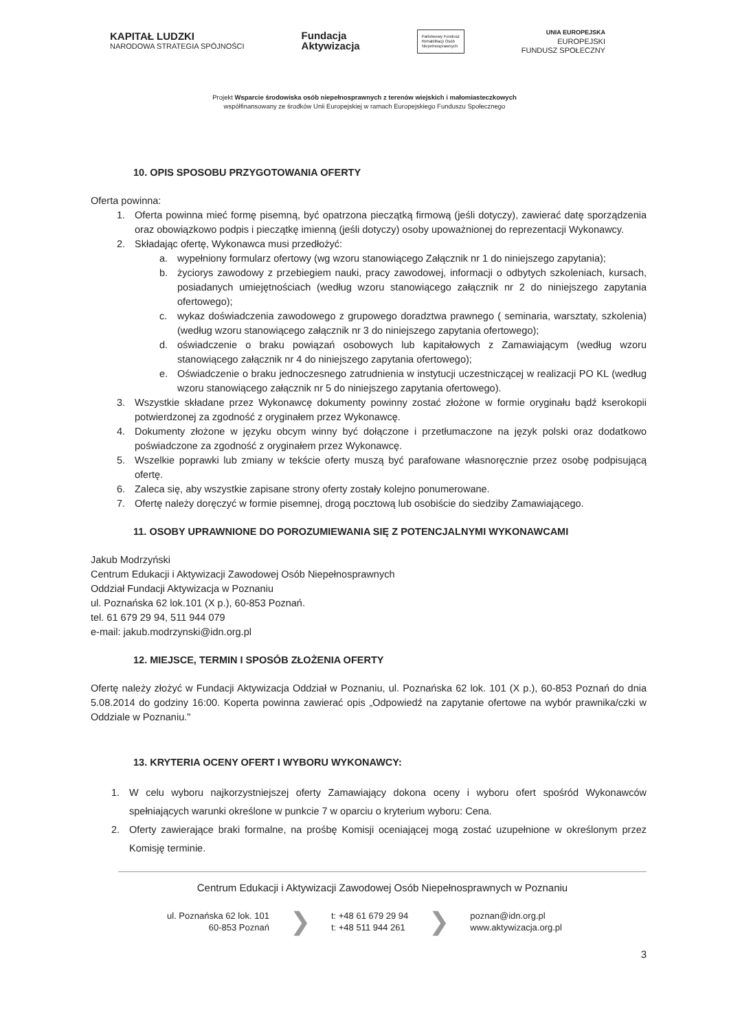KAPITAŁ LUDZKI
NARODOWA STRATEGIA SPÓJNOŚCI
Fundacja
Aktywizacja
Państwowy Fundusz
Rehabilitacji Osób
Niepełnosprawnych
UNIA EUROPEJSKA
EUROPEJSKI
FUNDUSZ SPOŁECZNY
Projekt Wsparcie środowiska osób niepełnosprawnych z terenów wiejskich i małomiasteczkowych
współfinansowany ze środków Unii Europejskiej w ramach Europejskiego Funduszu Społecznego
10. OPIS SPOSOBU PRZYGOTOWANIA OFERTY
Oferta powinna:
1. Oferta powinna mieć formę pisemną, być opatrzona pieczątką firmową (jeśli dotyczy), zawierać datę sporządzenia oraz obowiązkowo podpis i pieczątkę imienną (jeśli dotyczy) osoby upoważnionej do reprezentacji Wykonawcy.
2. Składając ofertę, Wykonawca musi przedłożyć:
a. wypełniony formularz ofertowy (wg wzoru stanowiącego Załącznik nr 1 do niniejszego zapytania);
b. życiorys zawodowy z przebiegiem nauki, pracy zawodowej, informacji o odbytych szkoleniach, kursach, posiadanych umiejętnościach (według wzoru stanowiącego załącznik nr 2 do niniejszego zapytania ofertowego);
c. wykaz doświadczenia zawodowego z grupowego doradztwa prawnego ( seminaria, warsztaty, szkolenia) (według wzoru stanowiącego załącznik nr 3 do niniejszego zapytania ofertowego);
d. oświadczenie o braku powiązań osobowych lub kapitałowych z Zamawiającym (według wzoru stanowiącego załącznik nr 4 do niniejszego zapytania ofertowego);
e. Oświadczenie o braku jednoczesnego zatrudnienia w instytucji uczestniczącej w realizacji PO KL (według wzoru stanowiącego załącznik nr 5 do niniejszego zapytania ofertowego).
3. Wszystkie składane przez Wykonawcę dokumenty powinny zostać złożone w formie oryginału bądź kserokopii potwierdzonej za zgodność z oryginałem przez Wykonawcę.
4. Dokumenty złożone w języku obcym winny być dołączone i przetłumaczone na język polski oraz dodatkowo poświadczone za zgodność z oryginałem przez Wykonawcę.
5. Wszelkie poprawki lub zmiany w tekście oferty muszą być parafowane własnoręcznie przez osobę podpisującą ofertę.
6. Zaleca się, aby wszystkie zapisane strony oferty zostały kolejno ponumerowane.
7. Ofertę należy doręczyć w formie pisemnej, drogą pocztową lub osobiście do siedziby Zamawiającego.
11. OSOBY UPRAWNIONE DO POROZUMIEWANIA SIĘ Z POTENCJALNYMI WYKONAWCAMI
Jakub Modrzyński
Centrum Edukacji i Aktywizacji Zawodowej Osób Niepełnosprawnych
Oddział Fundacji Aktywizacja w Poznaniu
ul. Poznańska 62 lok.101 (X p.), 60-853 Poznań.
tel. 61 679 29 94, 511 944 079
e-mail: jakub.modrzynski@idn.org.pl
12. MIEJSCE, TERMIN I SPOSÓB ZŁOŻENIA OFERTY
Ofertę należy złożyć w Fundacji Aktywizacja Oddział w Poznaniu, ul. Poznańska 62 lok. 101 (X p.), 60-853 Poznań do dnia 5.08.2014 do godziny 16:00. Koperta powinna zawierać opis „Odpowiedź na zapytanie ofertowe na wybór prawnika/czki w Oddziale w Poznaniu."
13. KRYTERIA OCENY OFERT I WYBORU WYKONAWCY:
1. W celu wyboru najkorzystniejszej oferty Zamawiający dokona oceny i wyboru ofert spośród Wykonawców spełniających warunki określone w punkcie 7 w oparciu o kryterium wyboru: Cena.
2. Oferty zawierające braki formalne, na prośbę Komisji oceniającej mogą zostać uzupełnione w określonym przez Komisję terminie.
Centrum Edukacji i Aktywizacji Zawodowej Osób Niepełnosprawnych w Poznaniu
ul. Poznańska 62 lok. 101
60-853 Poznań
❯
t: +48 61 679 29 94
t: +48 511 944 261
❯
poznan@idn.org.pl
www.aktywizacja.org.pl
3